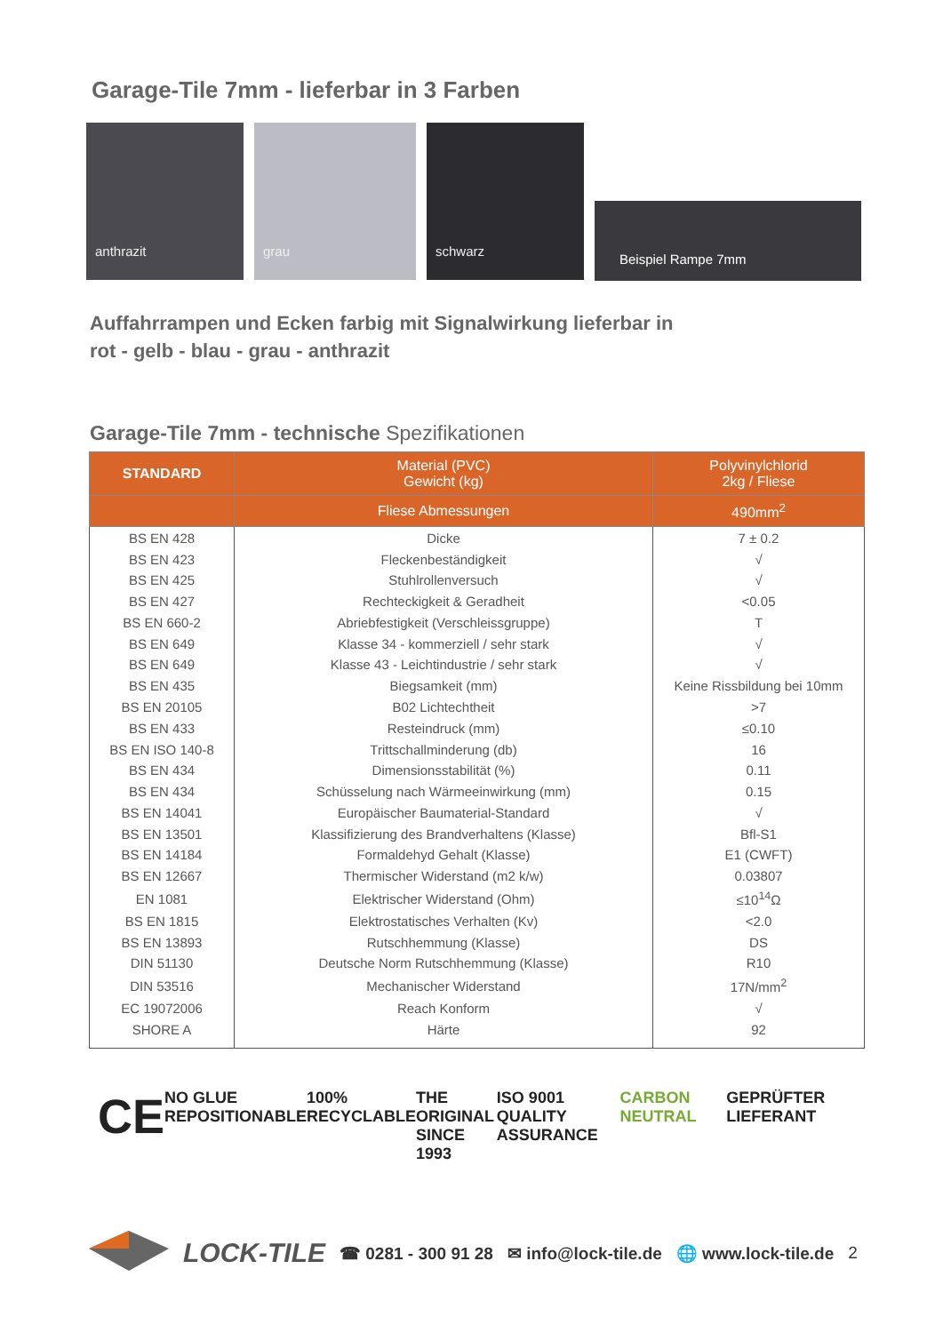Garage-Tile 7mm - lieferbar in 3 Farben
anthrazit grau schwarz
Beispiel Rampe 7mm
Auffahrrampen und Ecken farbig mit Signalwirkung lieferbar in
rot - gelb - blau - grau - anthrazit
Garage-Tile 7mm - technische Spezifikationen
| STANDARD | Material (PVC) Gewicht (kg) | Polyvinylchlorid 2kg / Fliese |
| --- | --- | --- |
| | Fliese Abmessungen | 490mm<sup>2</sup> |
| BS EN 428 | Dicke | 7 ± 0.2 |
| BS EN 423 | Fleckenbeständigkeit | √ |
| BS EN 425 | Stuhlrollenversuch | √ |
| BS EN 427 | Rechteckigkeit & Geradheit | <0.05 |
| BS EN 660-2 | Abriebfestigkeit (Verschleissgruppe) | T |
| BS EN 649 | Klasse 34 - kommerziell / sehr stark | √ |
| BS EN 649 | Klasse 43 - Leichtindustrie / sehr stark | √ |
| BS EN 435 | Biegsamkeit (mm) | Keine Rissbildung bei 10mm |
| BS EN 20105 | B02 Lichtechtheit | >7 |
| BS EN 433 | Resteindruck (mm) | ≤0.10 |
| BS EN ISO 140-8 | Trittschallminderung (db) | 16 |
| BS EN 434 | Dimensionsstabilität (%) | 0.11 |
| BS EN 434 | Schüsselung nach Wärmeeinwirkung (mm) | 0.15 |
| BS EN 14041 | Europäischer Baumaterial-Standard | √ |
| BS EN 13501 | Klassifizierung des Brandverhaltens (Klasse) | Bfl-S1 |
| BS EN 14184 | Formaldehyd Gehalt (Klasse) | E1 (CWFT) |
| BS EN 12667 | Thermischer Widerstand (m2 k/w) | 0.03807 |
| EN 1081 | Elektrischer Widerstand (Ohm) | ≤10<sup>14</sup>Ω |
| BS EN 1815 | Elektrostatisches Verhalten (Kv) | <2.0 |
| BS EN 13893 | Rutschhemmung (Klasse) | DS |
| DIN 51130 | Deutsche Norm Rutschhemmung (Klasse) | R10 |
| DIN 53516 | Mechanischer Widerstand | 17N/mm<sup>2</sup> |
| EC 19072006 | Reach Konform | √ |
| SHORE A | Härte | 92 |
CE NO GLUE
REPOSITIONABLE 100%
RECYCLABLE THE ORIGINAL
SINCE 1993 ISO 9001
QUALITY ASSURANCE CARBON NEUTRAL GEPRÜFTER LIEFERANT
LOCK-TILE ☎ 0281 - 300 91 28 ✉ info@lock-tile.de 🌐 www.lock-tile.de 2